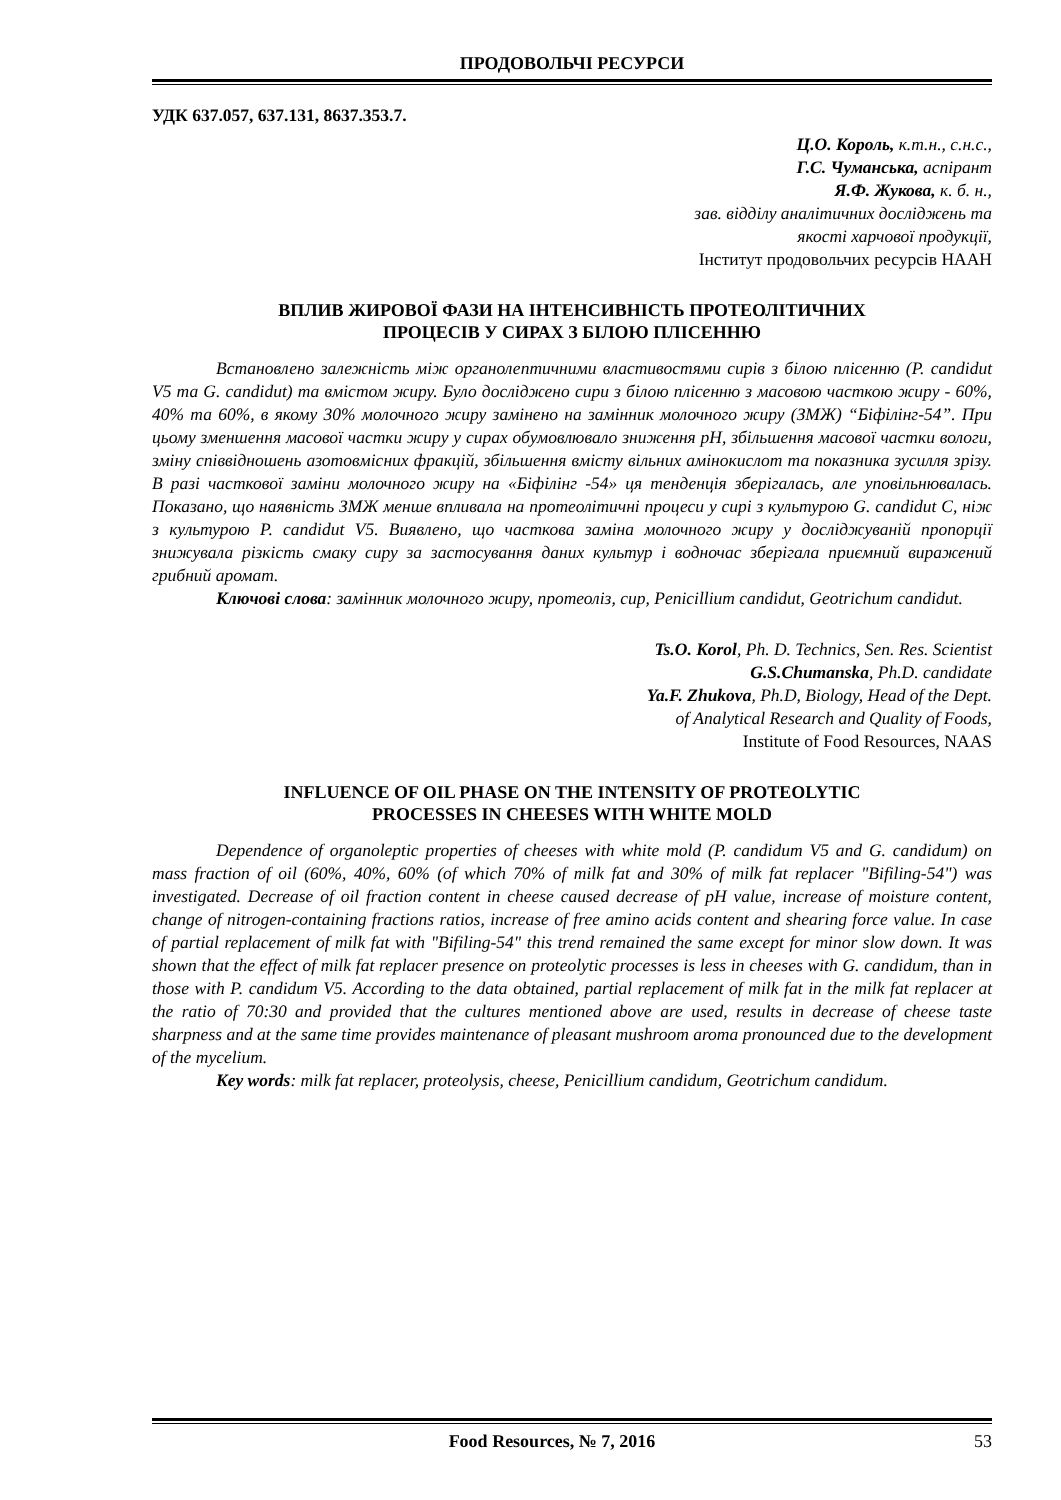ПРОДОВОЛЬЧІ РЕСУРСИ
УДК 637.057, 637.131, 8637.353.7.
Ц.О. Король, к.т.н., с.н.с.,
Г.С. Чуманська, аспірант
Я.Ф. Жукова, к. б. н.,
зав. відділу аналітичних досліджень та
якості харчової продукції,
Інститут продовольчих ресурсів НААН
ВПЛИВ ЖИРОВОЇ ФАЗИ НА ІНТЕНСИВНІСТЬ ПРОТЕОЛІТИЧНИХ
ПРОЦЕСІВ У СИРАХ З БІЛОЮ ПЛІСЕННЮ
Встановлено залежність між органолептичними властивостями сирів з білою плісенню (P. candidut V5 та G. candidut) та вмістом жиру. Було досліджено сири з білою плісенню з масовою часткою жиру - 60%, 40% та 60%, в якому 30% молочного жиру замінено на замінник молочного жиру (ЗМЖ) “Біфілінг-54”. При цьому зменшення масової частки жиру у сирах обумовлювало зниження pH, збільшення масової частки вологи, зміну співвідношень азотовмісних фракцій, збільшення вмісту вільних амінокислот та показника зусилля зрізу. В разі часткової заміни молочного жиру на «Біфілінг -54» ця тенденція зберігалась, але уповільнювалась. Показано, що наявність ЗМЖ менше впливала на протеолітичні процеси у сирі з культурою G. candidut C, ніж з культурою P. candidut V5. Виявлено, що часткова заміна молочного жиру у досліджуваній пропорції знижувала різкість смаку сиру за застосування даних культур і водночас зберігала приємний виражений грибний аромат.
Ключові слова: замінник молочного жиру, протеоліз, сир, Penicillium candidut, Geotrichum candidut.
Ts.O. Korol, Ph. D. Technics, Sen. Res. Scientist
G.S.Chumanska, Ph.D. candidate
Ya.F. Zhukova, Ph.D, Biology, Head of the Dept.
of Analytical Research and Quality of Foods,
Institute of Food Resources, NAAS
INFLUENCE OF OIL PHASE ON THE INTENSITY OF PROTEOLYTIC
PROCESSES IN CHEESES WITH WHITE MOLD
Dependence of organoleptic properties of cheeses with white mold (P. candidum V5 and G. candidum) on mass fraction of oil (60%, 40%, 60% (of which 70% of milk fat and 30% of milk fat replacer "Bifiling-54") was investigated. Decrease of oil fraction content in cheese caused decrease of pH value, increase of moisture content, change of nitrogen-containing fractions ratios, increase of free amino acids content and shearing force value. In case of partial replacement of milk fat with "Bifiling-54" this trend remained the same except for minor slow down. It was shown that the effect of milk fat replacer presence on proteolytic processes is less in cheeses with G. candidum, than in those with P. candidum V5. According to the data obtained, partial replacement of milk fat in the milk fat replacer at the ratio of 70:30 and provided that the cultures mentioned above are used, results in decrease of cheese taste sharpness and at the same time provides maintenance of pleasant mushroom aroma pronounced due to the development of the mycelium.
Key words: milk fat replacer, proteolysis, cheese, Penicillium candidum, Geotrichum candidum.
Food Resources, № 7, 2016 53